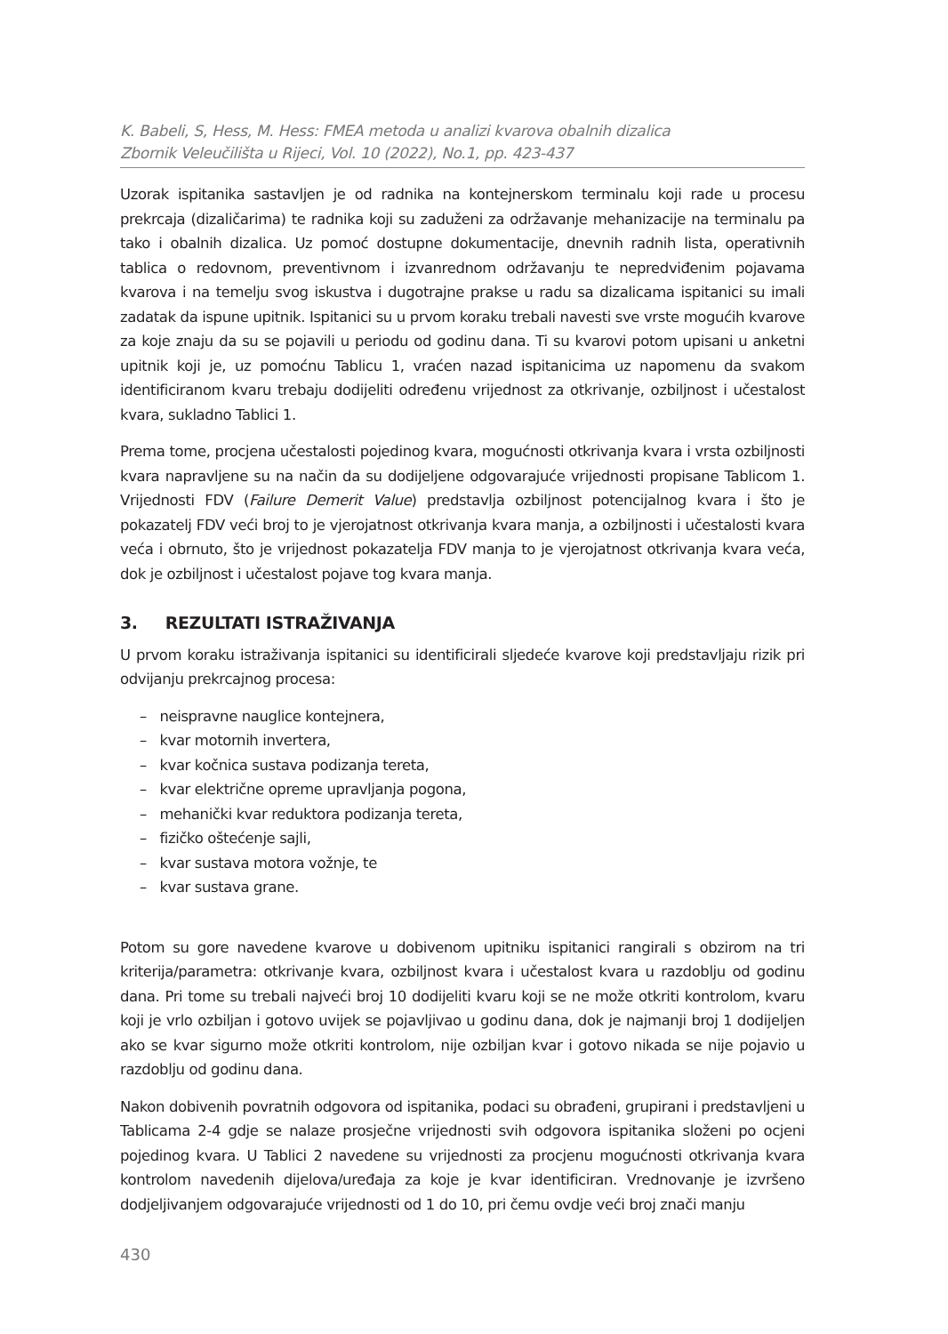K. Babeli, S, Hess, M. Hess: FMEA metoda u analizi kvarova obalnih dizalica
Zbornik Veleučilišta u Rijeci, Vol. 10 (2022), No.1, pp. 423-437
Uzorak ispitanika sastavljen je od radnika na kontejnerskom terminalu koji rade u procesu prekrcaja (dizaličarima) te radnika koji su zaduženi za održavanje mehanizacije na terminalu pa tako i obalnih dizalica. Uz pomoć dostupne dokumentacije, dnevnih radnih lista, operativnih tablica o redovnom, preventivnom i izvanrednom održavanju te nepredviđenim pojavama kvarova i na temelju svog iskustva i dugotrajne prakse u radu sa dizalicama ispitanici su imali zadatak da ispune upitnik. Ispitanici su u prvom koraku trebali navesti sve vrste mogućih kvarove za koje znaju da su se pojavili u periodu od godinu dana. Ti su kvarovi potom upisani u anketni upitnik koji je, uz pomoćnu Tablicu 1, vraćen nazad ispitanicima uz napomenu da svakom identificiranom kvaru trebaju dodijeliti određenu vrijednost za otkrivanje, ozbiljnost i učestalost kvara, sukladno Tablici 1.
Prema tome, procjena učestalosti pojedinog kvara, mogućnosti otkrivanja kvara i vrsta ozbiljnosti kvara napravljene su na način da su dodijeljene odgovarajuće vrijednosti propisane Tablicom 1. Vrijednosti FDV (Failure Demerit Value) predstavlja ozbiljnost potencijalnog kvara i što je pokazatelj FDV veći broj to je vjerojatnost otkrivanja kvara manja, a ozbiljnosti i učestalosti kvara veća i obrnuto, što je vrijednost pokazatelja FDV manja to je vjerojatnost otkrivanja kvara veća, dok je ozbiljnost i učestalost pojave tog kvara manja.
3. REZULTATI ISTRAŽIVANJA
U prvom koraku istraživanja ispitanici su identificirali sljedeće kvarove koji predstavljaju rizik pri odvijanju prekrcajnog procesa:
– neispravne nauglice kontejnera,
– kvar motornih invertera,
– kvar kočnica sustava podizanja tereta,
– kvar električne opreme upravljanja pogona,
– mehanički kvar reduktora podizanja tereta,
– fizičko oštećenje sajli,
– kvar sustava motora vožnje, te
– kvar sustava grane.
Potom su gore navedene kvarove u dobivenom upitniku ispitanici rangirali s obzirom na tri kriterija/parametra: otkrivanje kvara, ozbiljnost kvara i učestalost kvara u razdoblju od godinu dana. Pri tome su trebali najveći broj 10 dodijeliti kvaru koji se ne može otkriti kontrolom, kvaru koji je vrlo ozbiljan i gotovo uvijek se pojavljivao u godinu dana, dok je najmanji broj 1 dodijeljen ako se kvar sigurno može otkriti kontrolom, nije ozbiljan kvar i gotovo nikada se nije pojavio u razdoblju od godinu dana.
Nakon dobivenih povratnih odgovora od ispitanika, podaci su obrađeni, grupirani i predstavljeni u Tablicama 2-4 gdje se nalaze prosječne vrijednosti svih odgovora ispitanika složeni po ocjeni pojedinog kvara. U Tablici 2 navedene su vrijednosti za procjenu mogućnosti otkrivanja kvara kontrolom navedenih dijelova/uređaja za koje je kvar identificiran. Vrednovanje je izvršeno dodjeljivanjem odgovarajuće vrijednosti od 1 do 10, pri čemu ovdje veći broj znači manju
430